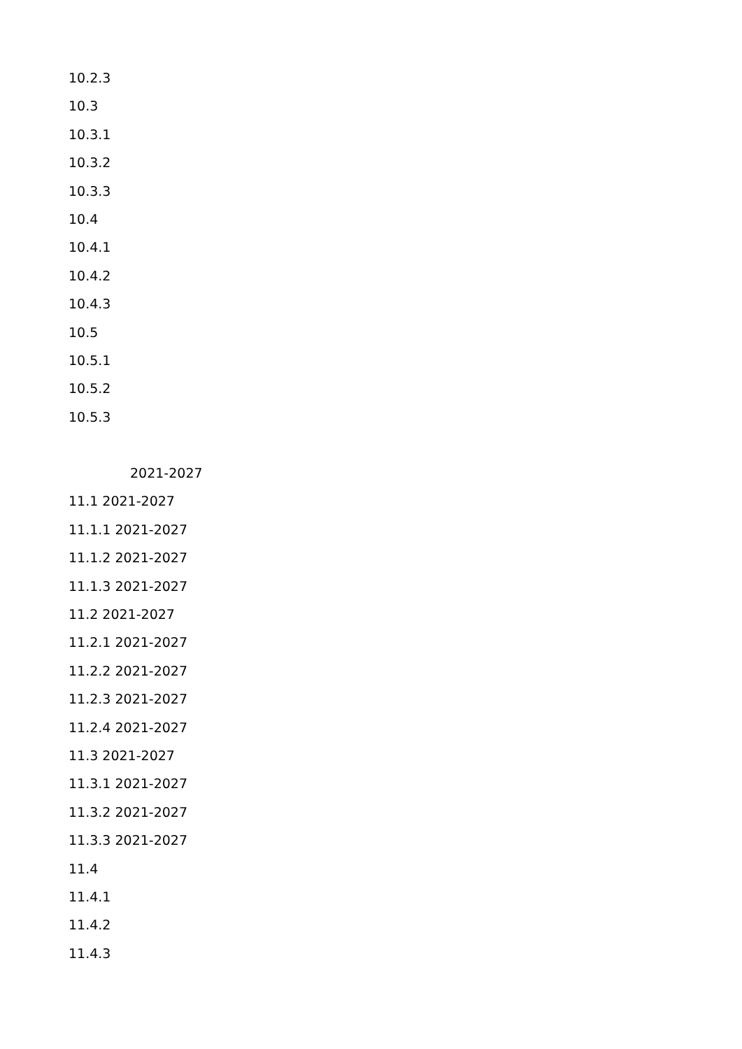10.2.3
10.3
10.3.1
10.3.2
10.3.3
10.4
10.4.1
10.4.2
10.4.3
10.5
10.5.1
10.5.2
10.5.3
2021-2027
11.1 2021-2027
11.1.1 2021-2027
11.1.2 2021-2027
11.1.3 2021-2027
11.2 2021-2027
11.2.1 2021-2027
11.2.2 2021-2027
11.2.3 2021-2027
11.2.4 2021-2027
11.3 2021-2027
11.3.1 2021-2027
11.3.2 2021-2027
11.3.3 2021-2027
11.4
11.4.1
11.4.2
11.4.3